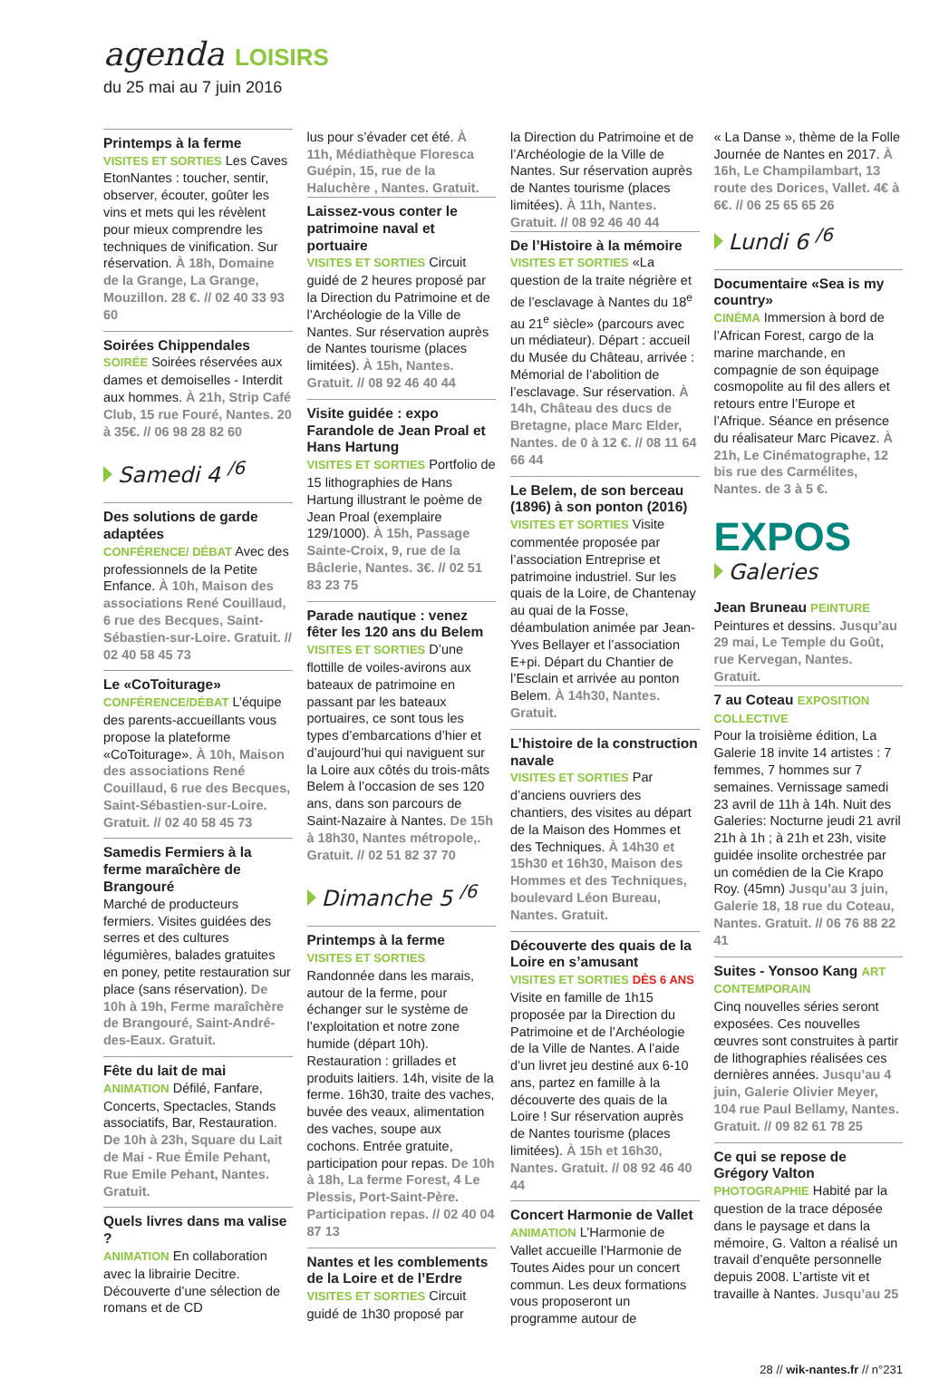agenda LOISIRS
du 25 mai au 7 juin 2016
Printemps à la ferme
VISITES ET SORTIES Les Caves EtonNantes : toucher, sentir, observer, écouter, goûter les vins et mets qui les révèlent pour mieux comprendre les techniques de vinification. Sur réservation. À 18h, Domaine de la Grange, La Grange, Mouzillon. 28 €. // 02 40 33 93 60
Soirées Chippendales
SOIRÉE Soirées réservées aux dames et demoiselles - Interdit aux hommes. À 21h, Strip Café Club, 15 rue Fouré, Nantes. 20 à 35€. // 06 98 28 82 60
Samedi 4 <sup>/6</sup>
Des solutions de garde adaptées
CONFÉRENCE/ DÉBAT Avec des professionnels de la Petite Enfance. À 10h, Maison des associations René Couillaud, 6 rue des Becques, Saint-Sébastien-sur-Loire. Gratuit. // 02 40 58 45 73
Le «CoToiturage»
CONFÉRENCE/DÉBAT L’équipe des parents-accueillants vous propose la plateforme «CoToiturage». À 10h, Maison des associations René Couillaud, 6 rue des Becques, Saint-Sébastien-sur-Loire. Gratuit. // 02 40 58 45 73
Samedis Fermiers à la ferme maraîchère de Brangouré
Marché de producteurs fermiers. Visites guidées des serres et des cultures légumières, balades gratuites en poney, petite restauration sur place (sans réservation). De 10h à 19h, Ferme maraîchère de Brangouré, Saint-André-des-Eaux. Gratuit.
Fête du lait de mai
ANIMATION Défilé, Fanfare, Concerts, Spectacles, Stands associatifs, Bar, Restauration. De 10h à 23h, Square du Lait de Mai - Rue Émile Pehant, Rue Emile Pehant, Nantes. Gratuit.
Quels livres dans ma valise ?
ANIMATION En collaboration avec la librairie Decitre. Découverte d’une sélection de romans et de CD
lus pour s’évader cet été. À 11h, Médiathèque Floresca Guépin, 15, rue de la Haluchère , Nantes. Gratuit.
Laissez-vous conter le patrimoine naval et portuaire
VISITES ET SORTIES Circuit guidé de 2 heures proposé par la Direction du Patrimoine et de l’Archéologie de la Ville de Nantes. Sur réservation auprès de Nantes tourisme (places limitées). À 15h, Nantes. Gratuit. // 08 92 46 40 44
Visite guidée : expo Farandole de Jean Proal et Hans Hartung
VISITES ET SORTIES Portfolio de 15 lithographies de Hans Hartung illustrant le poème de Jean Proal (exemplaire 129/1000). À 15h, Passage Sainte-Croix, 9, rue de la Bâclerie, Nantes. 3€. // 02 51 83 23 75
Parade nautique : venez fêter les 120 ans du Belem
VISITES ET SORTIES D’une flottille de voiles-avirons aux bateaux de patrimoine en passant par les bateaux portuaires, ce sont tous les types d’embarcations d’hier et d’aujourd’hui qui naviguent sur la Loire aux côtés du trois-mâts Belem à l’occasion de ses 120 ans, dans son parcours de Saint-Nazaire à Nantes. De 15h à 18h30, Nantes métropole,. Gratuit. // 02 51 82 37 70
Dimanche 5 <sup>/6</sup>
Printemps à la ferme
VISITES ET SORTIES Randonnée dans les marais, autour de la ferme, pour échanger sur le système de l’exploitation et notre zone humide (départ 10h). Restauration : grillades et produits laitiers. 14h, visite de la ferme. 16h30, traite des vaches, buvée des veaux, alimentation des vaches, soupe aux cochons. Entrée gratuite, participation pour repas. De 10h à 18h, La ferme Forest, 4 Le Plessis, Port-Saint-Père. Participation repas. // 02 40 04 87 13
Nantes et les comblements de la Loire et de l’Erdre
VISITES ET SORTIES Circuit guidé de 1h30 proposé par
la Direction du Patrimoine et de l’Archéologie de la Ville de Nantes. Sur réservation auprès de Nantes tourisme (places limitées). À 11h, Nantes. Gratuit. // 08 92 46 40 44
De l’Histoire à la mémoire
VISITES ET SORTIES «La question de la traite négrière et de l’esclavage à Nantes du 18<sup>e</sup> au 21<sup>e</sup> siècle» (parcours avec un médiateur). Départ : accueil du Musée du Château, arrivée : Mémorial de l’abolition de l’esclavage. Sur réservation. À 14h, Château des ducs de Bretagne, place Marc Elder, Nantes. de 0 à 12 €. // 08 11 64 66 44
Le Belem, de son berceau (1896) à son ponton (2016)
VISITES ET SORTIES Visite commentée proposée par l’association Entreprise et patrimoine industriel. Sur les quais de la Loire, de Chantenay au quai de la Fosse, déambulation animée par Jean-Yves Bellayer et l’association E+pi. Départ du Chantier de l’Esclain et arrivée au ponton Belem. À 14h30, Nantes. Gratuit.
L’histoire de la construction navale
VISITES ET SORTIES Par d’anciens ouvriers des chantiers, des visites au départ de la Maison des Hommes et des Techniques. À 14h30 et 15h30 et 16h30, Maison des Hommes et des Techniques, boulevard Léon Bureau, Nantes. Gratuit.
Découverte des quais de la Loire en s’amusant
VISITES ET SORTIES DÈS 6 ANS Visite en famille de 1h15 proposée par la Direction du Patrimoine et de l’Archéologie de la Ville de Nantes. A l’aide d’un livret jeu destiné aux 6-10 ans, partez en famille à la découverte des quais de la Loire ! Sur réservation auprès de Nantes tourisme (places limitées). À 15h et 16h30, Nantes. Gratuit. // 08 92 46 40 44
Concert Harmonie de Vallet
ANIMATION L’Harmonie de Vallet accueille l’Harmonie de Toutes Aides pour un concert commun. Les deux formations vous proposeront un programme autour de
« La Danse », thème de la Folle Journée de Nantes en 2017. À 16h, Le Champilambart, 13 route des Dorices, Vallet. 4€ à 6€. // 06 25 65 65 26
Lundi 6 <sup>/6</sup>
Documentaire «Sea is my country»
CINÉMA Immersion à bord de l’African Forest, cargo de la marine marchande, en compagnie de son équipage cosmopolite au fil des allers et retours entre l’Europe et l’Afrique. Séance en présence du réalisateur Marc Picavez. À 21h, Le Cinématographe, 12 bis rue des Carmélites, Nantes. de 3 à 5 €.
EXPOS
Galeries
Jean Bruneau PEINTURE
Peintures et dessins. Jusqu’au 29 mai, Le Temple du Goût, rue Kervegan, Nantes. Gratuit.
7 au Coteau EXPOSITION COLLECTIVE
Pour la troisième édition, La Galerie 18 invite 14 artistes : 7 femmes, 7 hommes sur 7 semaines. Vernissage samedi 23 avril de 11h à 14h. Nuit des Galeries: Nocturne jeudi 21 avril 21h à 1h ; à 21h et 23h, visite guidée insolite orchestrée par un comédien de la Cie Krapo Roy. (45mn) Jusqu’au 3 juin, Galerie 18, 18 rue du Coteau, Nantes. Gratuit. // 06 76 88 22 41
Suites - Yonsoo Kang ART CONTEMPORAIN
Cinq nouvelles séries seront exposées. Ces nouvelles œuvres sont construites à partir de lithographies réalisées ces dernières années. Jusqu’au 4 juin, Galerie Olivier Meyer, 104 rue Paul Bellamy, Nantes. Gratuit. // 09 82 61 78 25
Ce qui se repose de Grégory Valton
PHOTOGRAPHIE Habité par la question de la trace déposée dans le paysage et dans la mémoire, G. Valton a réalisé un travail d’enquête personnelle depuis 2008. L’artiste vit et travaille à Nantes. Jusqu’au 25
28 // wik-nantes.fr // n°231